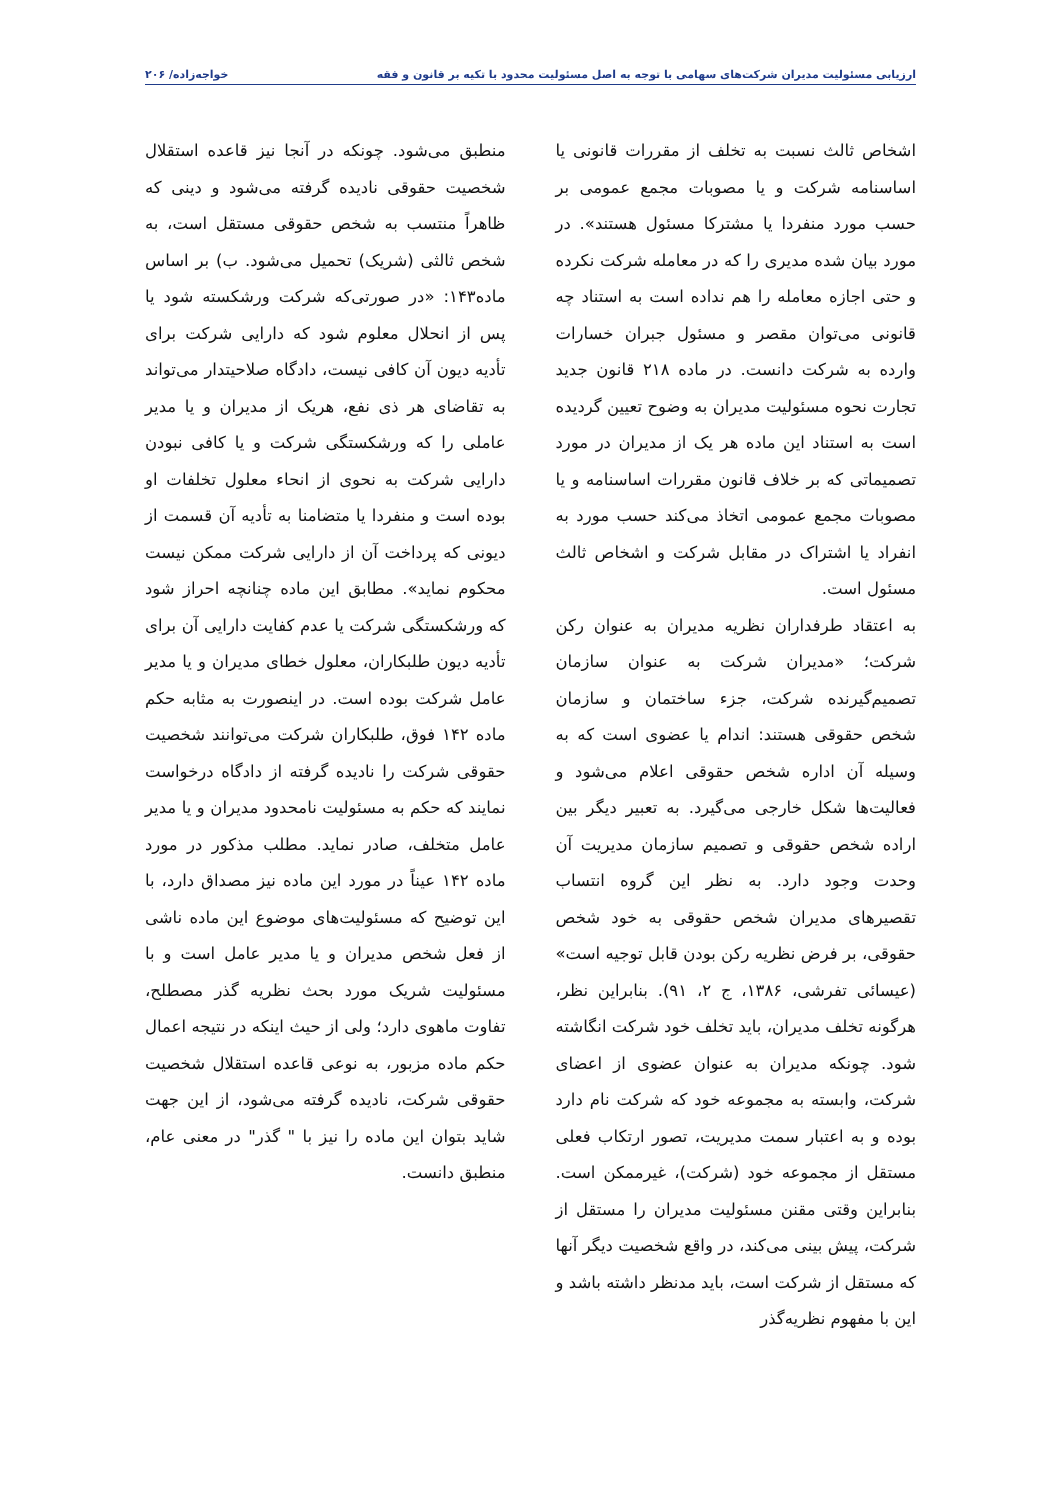ارزیابی مسئولیت مدیران شرکت‌های سهامی با توجه به اصل مسئولیت محدود با تکیه بر قانون و فقه خواجه‌زاده/ ۲۰۶
اشخاص ثالث نسبت به تخلف از مقررات قانونی یا اساسنامه شرکت و یا مصوبات مجمع عمومی بر حسب مورد منفردا یا مشترکا مسئول هستند». در مورد بیان شده مدیری را که در معامله شرکت نکرده و حتی اجازه معامله را هم نداده است به استناد چه قانونی می‌توان مقصر و مسئول جبران خسارات وارده به شرکت دانست. در ماده ۲۱۸ قانون جدید تجارت نحوه مسئولیت مدیران به وضوح تعیین گردیده است به استناد این ماده هر یک از مدیران در مورد تصمیماتی که بر خلاف قانون مقررات اساسنامه و یا مصوبات مجمع عمومی اتخاذ می‌کند حسب مورد به انفراد یا اشتراک در مقابل شرکت و اشخاص ثالث مسئول است.
به اعتقاد طرفداران نظریه مدیران به عنوان رکن شرکت؛ «مدیران شرکت به عنوان سازمان تصمیم‌گیرنده شرکت، جزء ساختمان و سازمان شخص حقوقی هستند: اندام یا عضوی است که به وسیله آن اداره شخص حقوقی اعلام می‌شود و فعالیت‌ها شکل خارجی می‌گیرد. به تعبیر دیگر بین اراده شخص حقوقی و تصمیم سازمان مدیریت آن وحدت وجود دارد. به نظر این گروه انتساب تقصیرهای مدیران شخص حقوقی به خود شخص حقوقی، بر فرض نظریه رکن بودن قابل توجیه است» (عیسائی تفرشی، ۱۳۸۶، ج ۲، ۹۱). بنابراین نظر، هرگونه تخلف مدیران، باید تخلف خود شرکت انگاشته شود. چونکه مدیران به عنوان عضوی از اعضای شرکت، وابسته به مجموعه خود که شرکت نام دارد بوده و به اعتبار سمت مدیریت، تصور ارتکاب فعلی مستقل از مجموعه خود (شرکت)، غیرممکن است. بنابراین وقتی مقنن مسئولیت مدیران را مستقل از شرکت، پیش بینی می‌کند، در واقع شخصیت دیگر آنها که مستقل از شرکت است، باید مدنظر داشته باشد و این با مفهوم نظریه‌گذر
منطبق می‌شود. چونکه در آنجا نیز قاعده استقلال شخصیت حقوقی نادیده گرفته می‌شود و دینی که ظاهراً منتسب به شخص حقوقی مستقل است، به شخص ثالثی (شریک) تحمیل می‌شود. ب) بر اساس ماده۱۴۳: «در صورتی‌که شرکت ورشکسته شود یا پس از انحلال معلوم شود که دارایی شرکت برای تأدیه دیون آن کافی نیست، دادگاه صلاحیتدار می‌تواند به تقاضای هر ذی نفع، هریک از مدیران و یا مدیر عاملی را که ورشکستگی شرکت و یا کافی نبودن دارایی شرکت به نحوی از انحاء معلول تخلفات او بوده است و منفردا یا متضامنا به تأدیه آن قسمت از دیونی که پرداخت آن از دارایی شرکت ممکن نیست محکوم نماید». مطابق این ماده چنانچه احراز شود که ورشکستگی شرکت یا عدم کفایت دارایی آن برای تأدیه دیون طلبکاران، معلول خطای مدیران و یا مدیر عامل شرکت بوده است. در اینصورت به مثابه حکم ماده ۱۴۲ فوق، طلبکاران شرکت می‌توانند شخصیت حقوقی شرکت را نادیده گرفته از دادگاه درخواست نمایند که حکم به مسئولیت نامحدود مدیران و یا مدیر عامل متخلف، صادر نماید. مطلب مذکور در مورد ماده ۱۴۲ عیناً در مورد این ماده نیز مصداق دارد، با این توضیح که مسئولیت‌های موضوع این ماده ناشی از فعل شخص مدیران و یا مدیر عامل است و با مسئولیت شریک مورد بحث نظریه گذر مصطلح، تفاوت ماهوی دارد؛ ولی از حیث اینکه در نتیجه اعمال حکم ماده مزبور، به نوعی قاعده استقلال شخصیت حقوقی شرکت، نادیده گرفته می‌شود، از این جهت شاید بتوان این ماده را نیز با " گذر" در معنی عام، منطبق دانست.